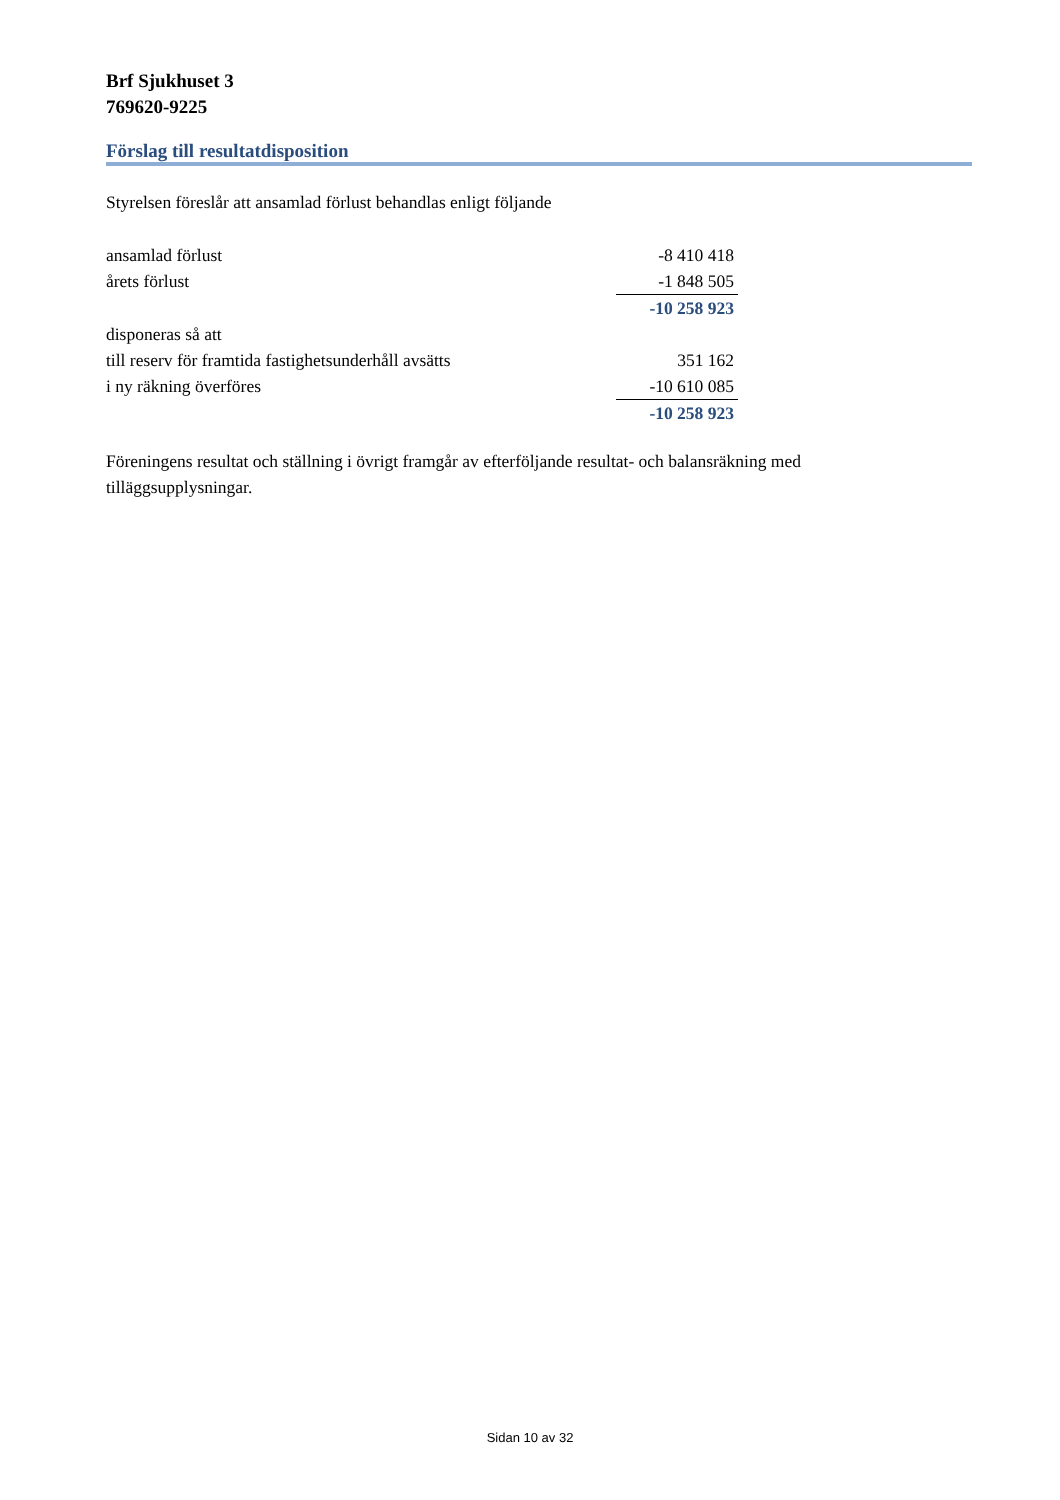Brf Sjukhuset 3
769620-9225
Förslag till resultatdisposition
Styrelsen föreslår att ansamlad förlust behandlas enligt följande
| ansamlad förlust | -8 410 418 |
| årets förlust | -1 848 505 |
| | -10 258 923 |
| disponeras så att | |
| till reserv för framtida fastighetsunderhåll avsätts | 351 162 |
| i ny räkning överföres | -10 610 085 |
| | -10 258 923 |
Föreningens resultat och ställning i övrigt framgår av efterföljande resultat- och balansräkning med tilläggsupplysningar.
Sidan 10 av 32